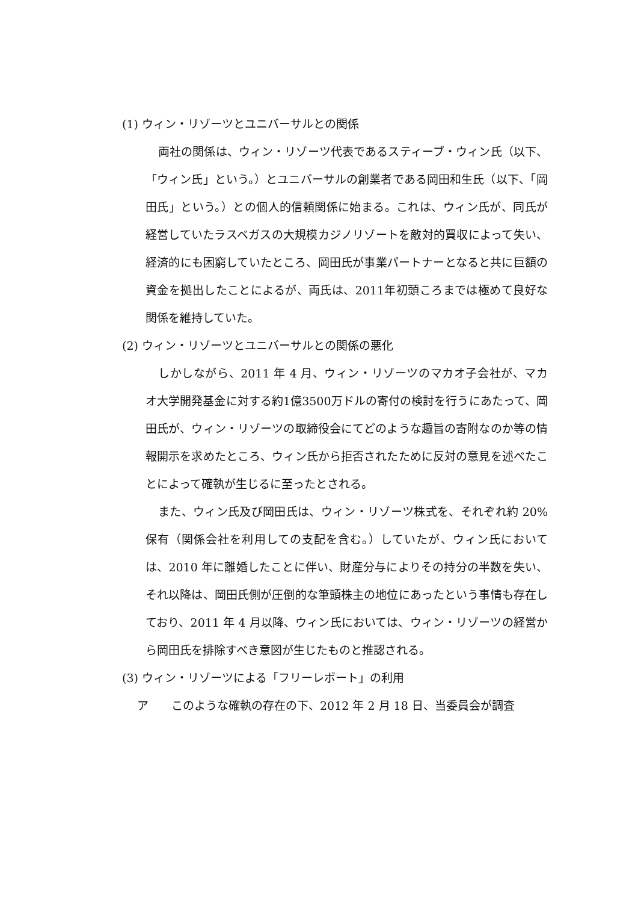(1) ウィン・リゾーツとユニバーサルとの関係
両社の関係は、ウィン・リゾーツ代表であるスティーブ・ウィン氏（以下、「ウィン氏」という。）とユニバーサルの創業者である岡田和生氏（以下、「岡田氏」という。）との個人的信頼関係に始まる。これは、ウィン氏が、同氏が経営していたラスベガスの大規模カジノリゾートを敵対的買収によって失い、経済的にも困窮していたところ、岡田氏が事業パートナーとなると共に巨額の資金を拠出したことによるが、両氏は、2011年初頭ころまでは極めて良好な関係を維持していた。
(2) ウィン・リゾーツとユニバーサルとの関係の悪化
しかしながら、2011 年 4 月、ウィン・リゾーツのマカオ子会社が、マカオ大学開発基金に対する約1億3500万ドルの寄付の検討を行うにあたって、岡田氏が、ウィン・リゾーツの取締役会にてどのような趣旨の寄附なのか等の情報開示を求めたところ、ウィン氏から拒否されたために反対の意見を述べたことによって確執が生じるに至ったとされる。
また、ウィン氏及び岡田氏は、ウィン・リゾーツ株式を、それぞれ約 20%保有（関係会社を利用しての支配を含む。）していたが、ウィン氏においては、2010 年に離婚したことに伴い、財産分与によりその持分の半数を失い、それ以降は、岡田氏側が圧倒的な筆頭株主の地位にあったという事情も存在しており、2011 年 4 月以降、ウィン氏においては、ウィン・リゾーツの経営から岡田氏を排除すべき意図が生じたものと推認される。
(3) ウィン・リゾーツによる「フリーレポート」の利用
ア　　このような確執の存在の下、2012 年 2 月 18 日、当委員会が調査